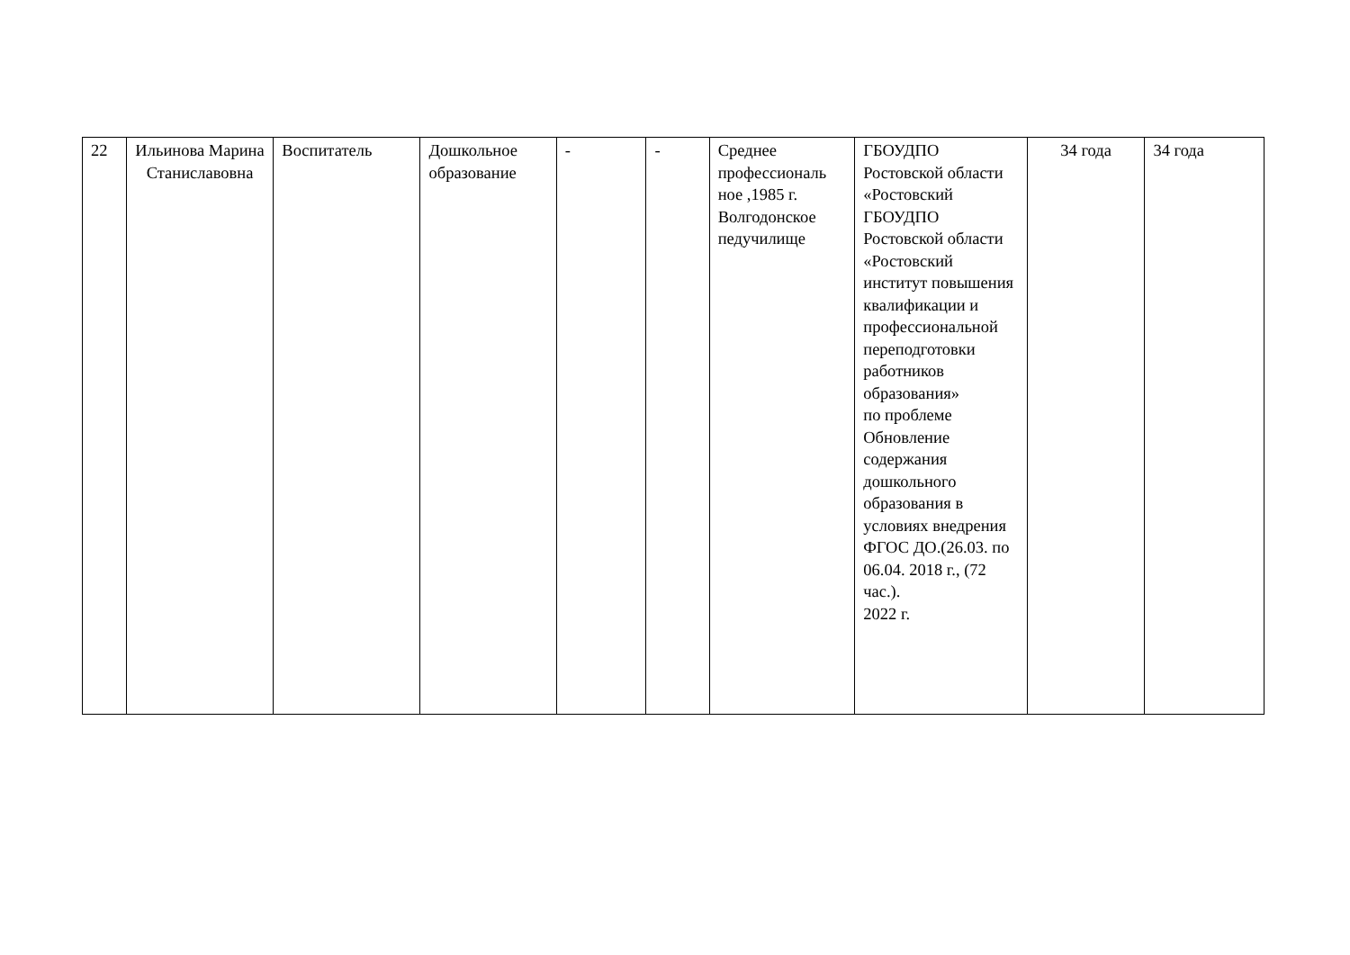| 22 | Ильинова Марина Станиславовна | Воспитатель | Дошкольное образование | - | - | Среднее профессиональ ное ,1985 г. Волгодонское педучилище | ГБОУДПО Ростовской области «Ростовский ГБОУДПО Ростовской области «Ростовский институт повышения квалификации и профессиональной переподготовки работников образования» по проблеме Обновление содержания дошкольного образования в условиях внедрения ФГОС ДО.(26.03. по 06.04. 2018 г., (72 час.). 2022 г. | 34 года | 34 года |